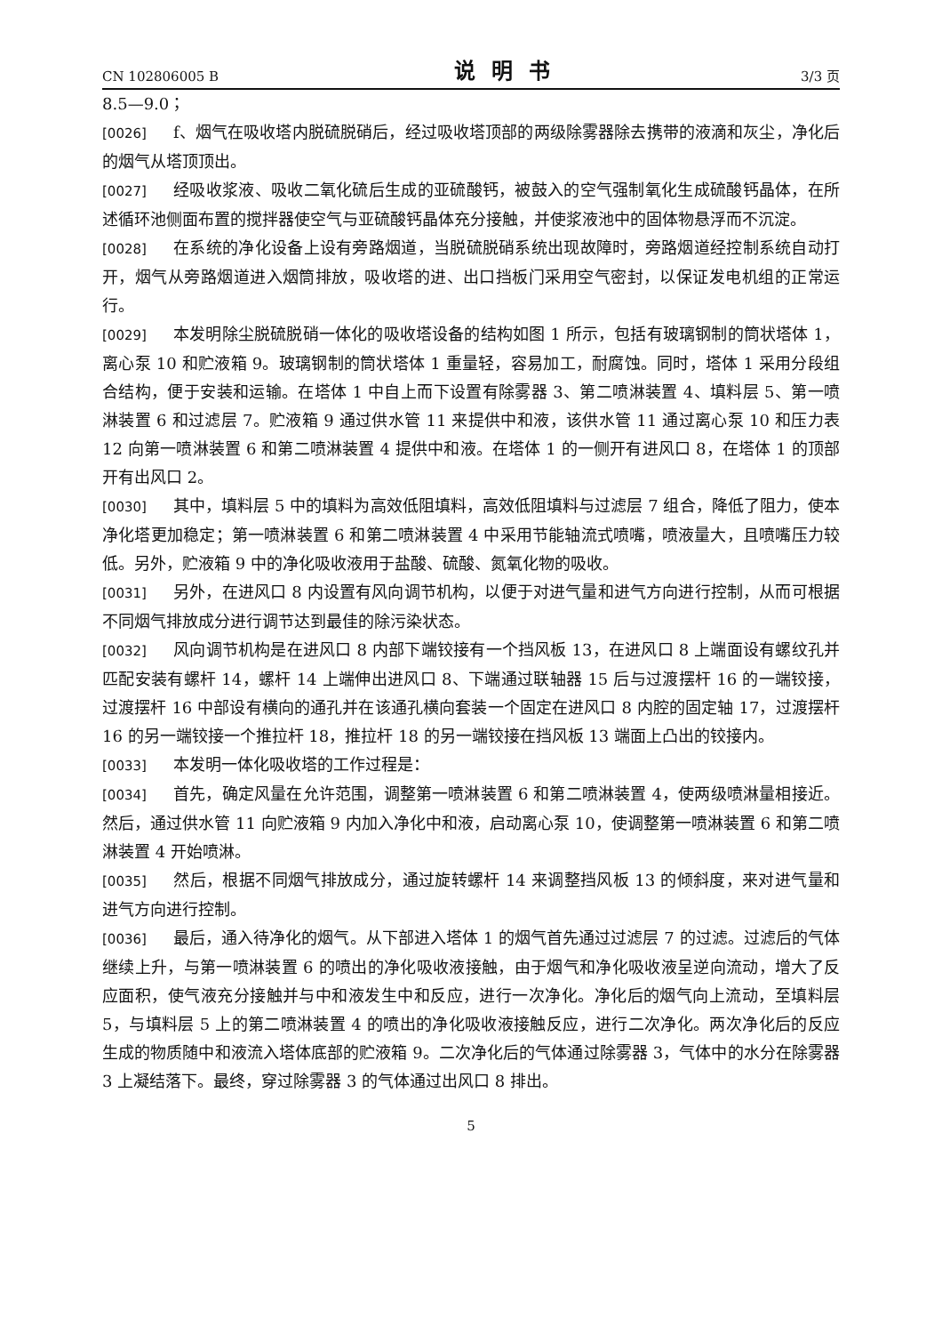CN 102806005 B 说明书 3/3 页
8.5—9.0；
[0026] f、烟气在吸收塔内脱硫脱硝后，经过吸收塔顶部的两级除雾器除去携带的液滴和灰尘，净化后的烟气从塔顶顶出。
[0027] 经吸收浆液、吸收二氧化硫后生成的亚硫酸钙，被鼓入的空气强制氧化生成硫酸钙晶体，在所述循环池侧面布置的搅拌器使空气与亚硫酸钙晶体充分接触，并使浆液池中的固体物悬浮而不沉淀。
[0028] 在系统的净化设备上设有旁路烟道，当脱硫脱硝系统出现故障时，旁路烟道经控制系统自动打开，烟气从旁路烟道进入烟筒排放，吸收塔的进、出口挡板门采用空气密封，以保证发电机组的正常运行。
[0029] 本发明除尘脱硫脱硝一体化的吸收塔设备的结构如图 1 所示，包括有玻璃钢制的筒状塔体 1，离心泵 10 和贮液箱 9。玻璃钢制的筒状塔体 1 重量轻，容易加工，耐腐蚀。同时，塔体 1 采用分段组合结构，便于安装和运输。在塔体 1 中自上而下设置有除雾器 3、第二喷淋装置 4、填料层 5、第一喷淋装置 6 和过滤层 7。贮液箱 9 通过供水管 11 来提供中和液，该供水管 11 通过离心泵 10 和压力表 12 向第一喷淋装置 6 和第二喷淋装置 4 提供中和液。在塔体 1 的一侧开有进风口 8，在塔体 1 的顶部开有出风口 2。
[0030] 其中，填料层 5 中的填料为高效低阻填料，高效低阻填料与过滤层 7 组合，降低了阻力，使本净化塔更加稳定；第一喷淋装置 6 和第二喷淋装置 4 中采用节能轴流式喷嘴，喷液量大，且喷嘴压力较低。另外，贮液箱 9 中的净化吸收液用于盐酸、硫酸、氮氧化物的吸收。
[0031] 另外，在进风口 8 内设置有风向调节机构，以便于对进气量和进气方向进行控制，从而可根据不同烟气排放成分进行调节达到最佳的除污染状态。
[0032] 风向调节机构是在进风口 8 内部下端铰接有一个挡风板 13，在进风口 8 上端面设有螺纹孔并匹配安装有螺杆 14，螺杆 14 上端伸出进风口 8、下端通过联轴器 15 后与过渡摆杆 16 的一端铰接，过渡摆杆 16 中部设有横向的通孔并在该通孔横向套装一个固定在进风口 8 内腔的固定轴 17，过渡摆杆 16 的另一端铰接一个推拉杆 18，推拉杆 18 的另一端铰接在挡风板 13 端面上凸出的铰接内。
[0033] 本发明一体化吸收塔的工作过程是：
[0034] 首先，确定风量在允许范围，调整第一喷淋装置 6 和第二喷淋装置 4，使两级喷淋量相接近。然后，通过供水管 11 向贮液箱 9 内加入净化中和液，启动离心泵 10，使调整第一喷淋装置 6 和第二喷淋装置 4 开始喷淋。
[0035] 然后，根据不同烟气排放成分，通过旋转螺杆 14 来调整挡风板 13 的倾斜度，来对进气量和进气方向进行控制。
[0036] 最后，通入待净化的烟气。从下部进入塔体 1 的烟气首先通过过滤层 7 的过滤。过滤后的气体继续上升，与第一喷淋装置 6 的喷出的净化吸收液接触，由于烟气和净化吸收液呈逆向流动，增大了反应面积，使气液充分接触并与中和液发生中和反应，进行一次净化。净化后的烟气向上流动，至填料层 5，与填料层 5 上的第二喷淋装置 4 的喷出的净化吸收液接触反应，进行二次净化。两次净化后的反应生成的物质随中和液流入塔体底部的贮液箱 9。二次净化后的气体通过除雾器 3，气体中的水分在除雾器 3 上凝结落下。最终，穿过除雾器 3 的气体通过出风口 8 排出。
5